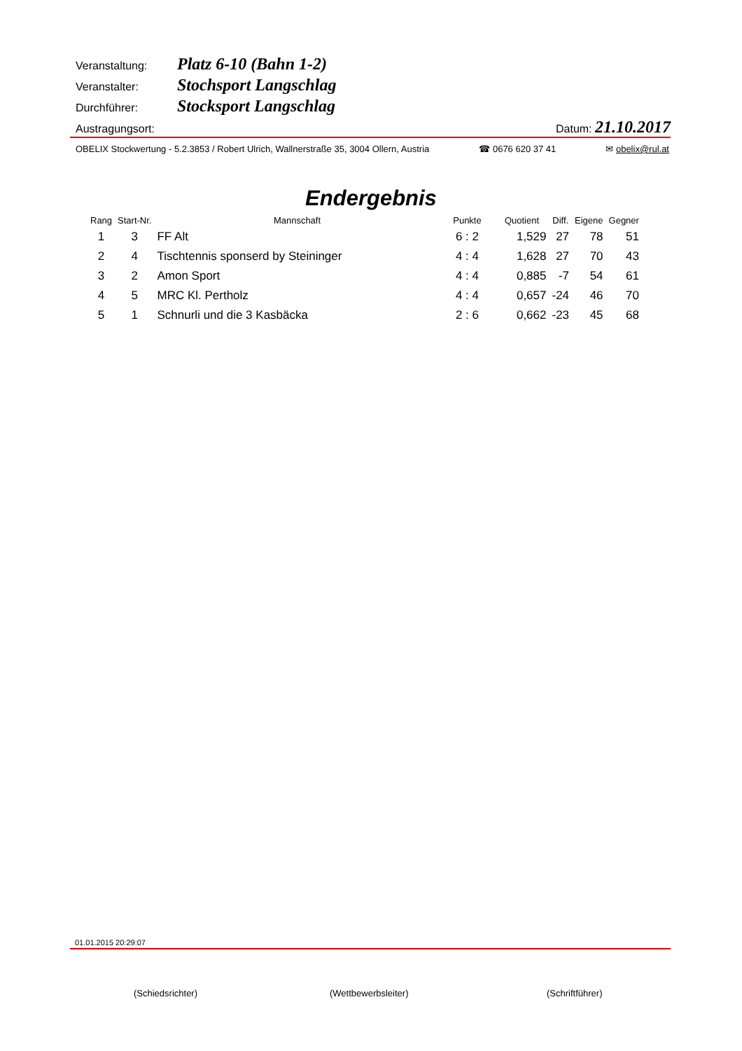Veranstaltung: Platz 6-10 (Bahn 1-2)
Veranstalter: Stochsport Langschlag
Durchführer: Stocksport Langschlag
Austragungsort: Datum: 21.10.2017
OBELIX Stockwertung - 5.2.3853 / Robert Ulrich, Wallnerstraße 35, 3004 Ollern, Austria ☎ 0676 620 37 41 ✉ obelix@rul.at
Endergebnis
| Rang | Start-Nr. | Mannschaft | Punkte | Quotient | Diff. | Eigene | Gegner |
| --- | --- | --- | --- | --- | --- | --- | --- |
| 1 | 3 | FF Alt | 6 : 2 | 1,529 | 27 | 78 | 51 |
| 2 | 4 | Tischtennis sponserd by Steininger | 4 : 4 | 1,628 | 27 | 70 | 43 |
| 3 | 2 | Amon Sport | 4 : 4 | 0,885 | -7 | 54 | 61 |
| 4 | 5 | MRC Kl. Pertholz | 4 : 4 | 0,657 | -24 | 46 | 70 |
| 5 | 1 | Schnurli und die 3 Kasbäcka | 2 : 6 | 0,662 | -23 | 45 | 68 |
01.01.2015 20:29:07
(Schiedsrichter) (Wettbewerbsleiter) (Schriftführer)